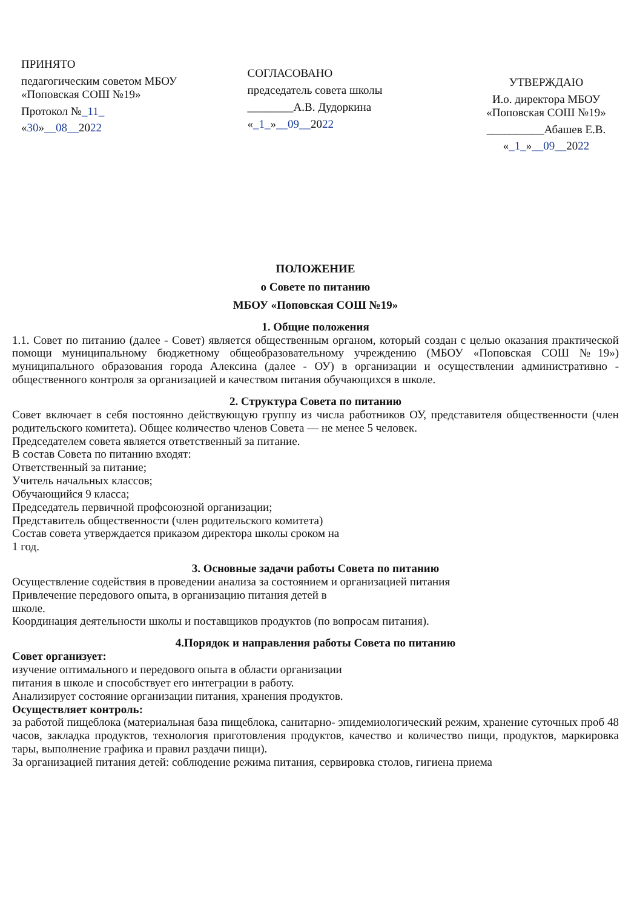ПРИНЯТО
педагогическим советом МБОУ «Поповская СОШ №19»
Протокол №_11_
«30»__08__2022
СОГЛАСОВАНО
председатель совета школы
________А.В. Дудоркина
«_1_»__09__2022
УТВЕРЖДАЮ
И.о. директора МБОУ «Поповская СОШ №19»
__________Абашев Е.В.
«_1_»__09__2022
ПОЛОЖЕНИЕ
о Совете по питанию
МБОУ «Поповская СОШ №19»
1. Общие положения
1.1. Совет по питанию (далее - Совет) является общественным органом, который создан с целью оказания практической помощи муниципальному бюджетному общеобразовательному учреждению (МБОУ «Поповская СОШ №19») муниципального образования города Алексина (далее - ОУ) в организации и осуществлении административно - общественного контроля за организацией и качеством питания обучающихся в школе.
2. Структура Совета по питанию
Совет включает в себя постоянно действующую группу из числа работников ОУ, представителя общественности (член родительского комитета). Общее количество членов Совета — не менее 5 человек.
Председателем совета является ответственный за питание.
В состав Совета по питанию входят:
Ответственный за питание;
Учитель начальных классов;
Обучающийся 9 класса;
Председатель первичной профсоюзной организации;
Представитель общественности (член родительского комитета)
Состав совета утверждается приказом директора школы сроком на
1 год.
3. Основные задачи работы Совета по питанию
Осуществление содействия в проведении анализа за состоянием и организацией питания
Привлечение передового опыта, в организацию питания детей в
школе.
Координация деятельности школы и поставщиков продуктов (по вопросам питания).
4.Порядок и направления работы Совета по питанию
Совет организует:
изучение оптимального и передового опыта в области организации
питания в школе и способствует его интеграции в работу.
Анализирует состояние организации питания, хранения продуктов.
Осуществляет контроль:
за работой пищеблока (материальная база пищеблока, санитарно- эпидемиологический режим, хранение суточных проб 48 часов, закладка продуктов, технология приготовления продуктов, качество и количество пищи, продуктов, маркировка тары, выполнение графика и правил раздачи пищи).
За организацией питания детей: соблюдение режима питания, сервировка столов, гигиена приема